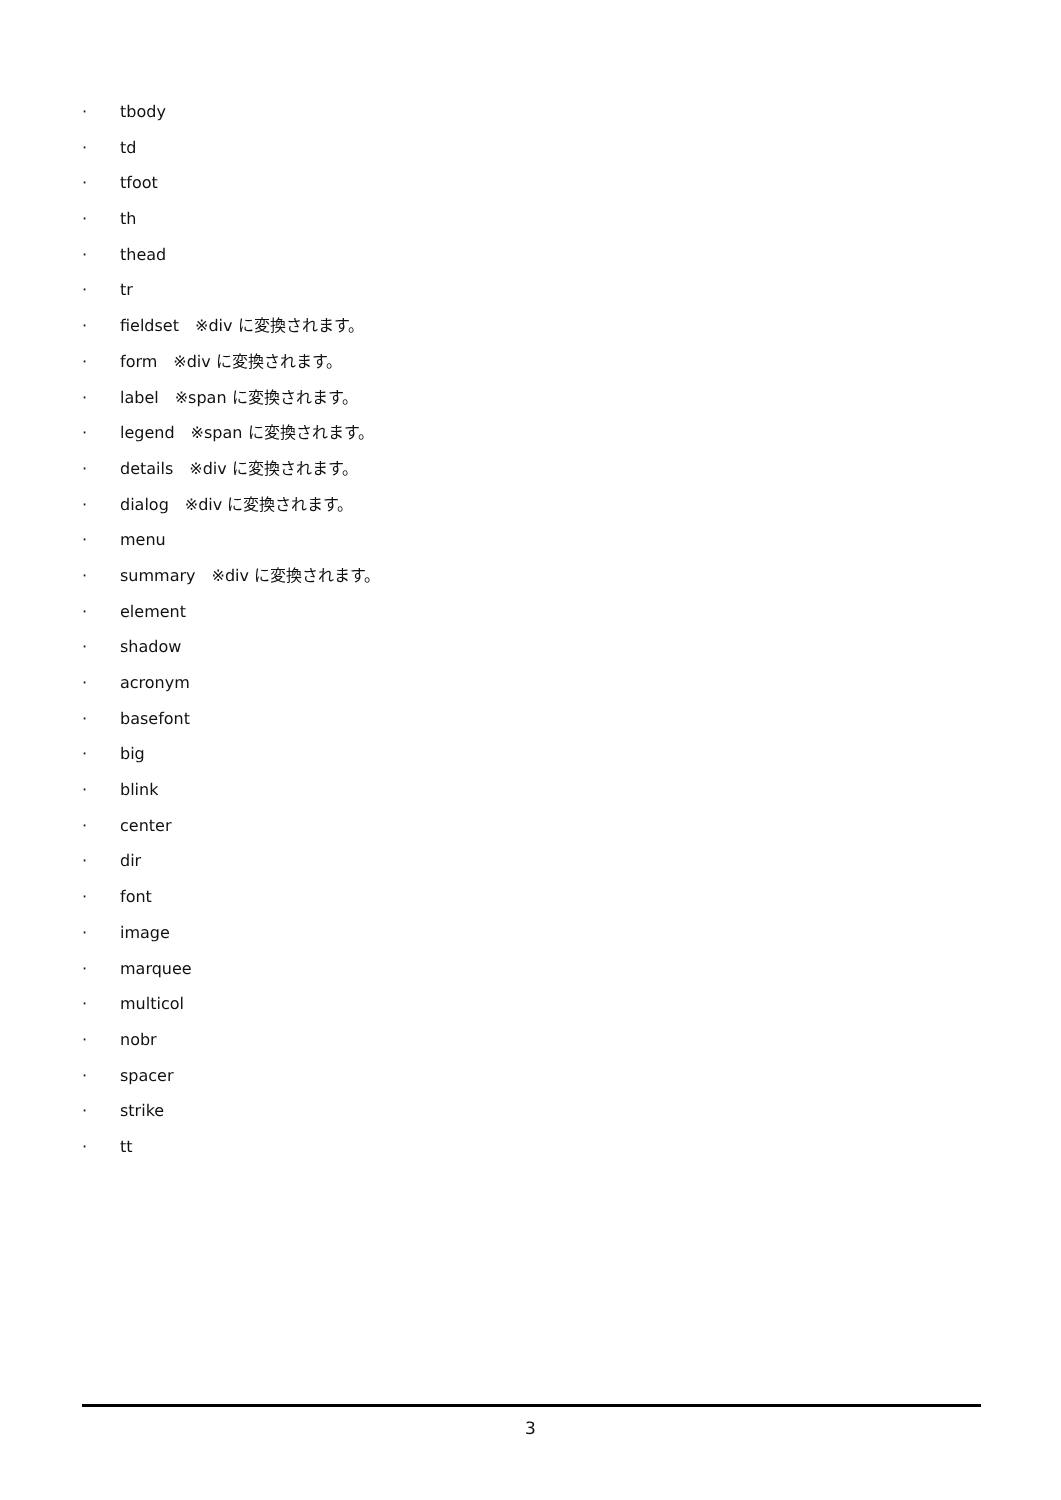· tbody
· td
· tfoot
· th
· thead
· tr
· fieldset　※div に変換されます。
· form　※div に変換されます。
· label　※span に変換されます。
· legend　※span に変換されます。
· details　※div に変換されます。
· dialog　※div に変換されます。
· menu
· summary　※div に変換されます。
· element
· shadow
· acronym
· basefont
· big
· blink
· center
· dir
· font
· image
· marquee
· multicol
· nobr
· spacer
· strike
· tt
3